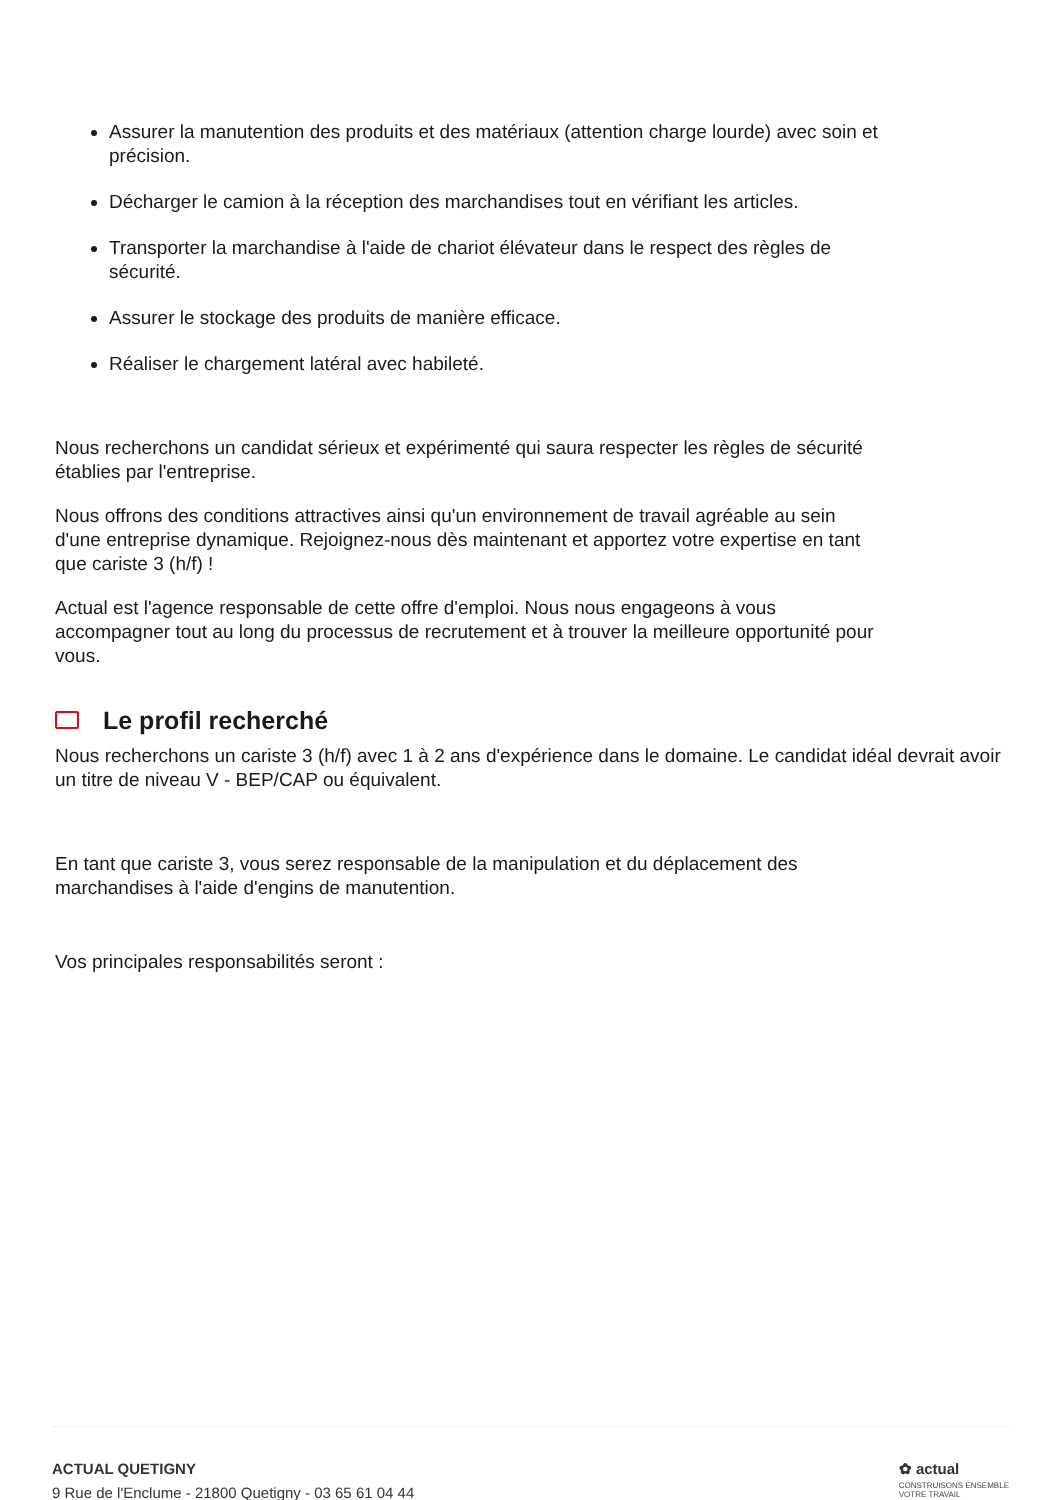Assurer la manutention des produits et des matériaux (attention charge lourde) avec soin et précision.
Décharger le camion à la réception des marchandises tout en vérifiant les articles.
Transporter la marchandise à l'aide de chariot élévateur dans le respect des règles de sécurité.
Assurer le stockage des produits de manière efficace.
Réaliser le chargement latéral avec habileté.
Nous recherchons un candidat sérieux et expérimenté qui saura respecter les règles de sécurité établies par l'entreprise.
Nous offrons des conditions attractives ainsi qu'un environnement de travail agréable au sein d'une entreprise dynamique. Rejoignez-nous dès maintenant et apportez votre expertise en tant que cariste 3 (h/f) !
Actual est l'agence responsable de cette offre d'emploi. Nous nous engageons à vous accompagner tout au long du processus de recrutement et à trouver la meilleure opportunité pour vous.
Le profil recherché
Nous recherchons un cariste 3 (h/f) avec 1 à 2 ans d'expérience dans le domaine. Le candidat idéal devrait avoir un titre de niveau V - BEP/CAP ou équivalent.
En tant que cariste 3, vous serez responsable de la manipulation et du déplacement des marchandises à l'aide d'engins de manutention.
Vos principales responsabilités seront :
ACTUAL QUETIGNY
9 Rue de l'Enclume - 21800 Quetigny - 03 65 61 04 44
✿ actual
CONSTRUISONS ENSEMBLE
VOTRE TRAVAIL